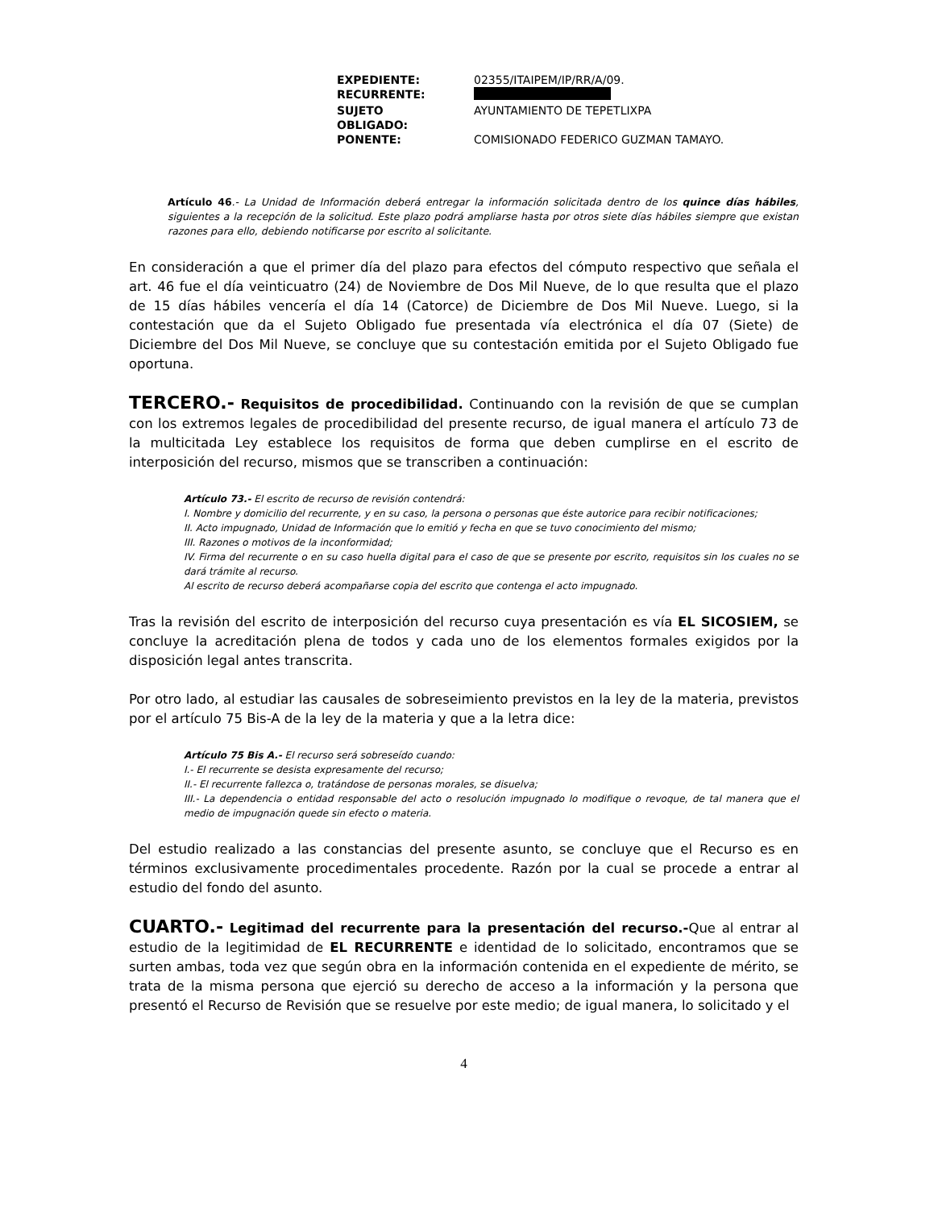| EXPEDIENTE: | 02355/ITAIPEM/IP/RR/A/09. |
| RECURRENTE: | |
| SUJETO OBLIGADO: | AYUNTAMIENTO DE TEPETLIXPA |
| PONENTE: | COMISIONADO FEDERICO GUZMAN TAMAYO. |
Artículo 46.- La Unidad de Información deberá entregar la información solicitada dentro de los quince días hábiles, siguientes a la recepción de la solicitud. Este plazo podrá ampliarse hasta por otros siete días hábiles siempre que existan razones para ello, debiendo notificarse por escrito al solicitante.
En consideración a que el primer día del plazo para efectos del cómputo respectivo que señala el art. 46 fue el día veinticuatro (24) de Noviembre de Dos Mil Nueve, de lo que resulta que el plazo de 15 días hábiles vencería el día 14 (Catorce) de Diciembre de Dos Mil Nueve. Luego, si la contestación que da el Sujeto Obligado fue presentada vía electrónica el día 07 (Siete) de Diciembre del Dos Mil Nueve, se concluye que su contestación emitida por el Sujeto Obligado fue oportuna.
TERCERO.- Requisitos de procedibilidad. Continuando con la revisión de que se cumplan con los extremos legales de procedibilidad del presente recurso, de igual manera el artículo 73 de la multicitada Ley establece los requisitos de forma que deben cumplirse en el escrito de interposición del recurso, mismos que se transcriben a continuación:
Artículo 73.- El escrito de recurso de revisión contendrá:
I. Nombre y domicilio del recurrente, y en su caso, la persona o personas que éste autorice para recibir notificaciones;
II. Acto impugnado, Unidad de Información que lo emitió y fecha en que se tuvo conocimiento del mismo;
III. Razones o motivos de la inconformidad;
IV. Firma del recurrente o en su caso huella digital para el caso de que se presente por escrito, requisitos sin los cuales no se dará trámite al recurso.
Al escrito de recurso deberá acompañarse copia del escrito que contenga el acto impugnado.
Tras la revisión del escrito de interposición del recurso cuya presentación es vía EL SICOSIEM, se concluye la acreditación plena de todos y cada uno de los elementos formales exigidos por la disposición legal antes transcrita.
Por otro lado, al estudiar las causales de sobreseimiento previstos en la ley de la materia, previstos por el artículo 75 Bis-A de la ley de la materia y que a la letra dice:
Artículo 75 Bis A.- El recurso será sobreseído cuando:
I.- El recurrente se desista expresamente del recurso;
II.- El recurrente fallezca o, tratándose de personas morales, se disuelva;
III.- La dependencia o entidad responsable del acto o resolución impugnado lo modifique o revoque, de tal manera que el medio de impugnación quede sin efecto o materia.
Del estudio realizado a las constancias del presente asunto, se concluye que el Recurso es en términos exclusivamente procedimentales procedente. Razón por la cual se procede a entrar al estudio del fondo del asunto.
CUARTO.- Legitimad del recurrente para la presentación del recurso.-Que al entrar al estudio de la legitimidad de EL RECURRENTE e identidad de lo solicitado, encontramos que se surten ambas, toda vez que según obra en la información contenida en el expediente de mérito, se trata de la misma persona que ejerció su derecho de acceso a la información y la persona que presentó el Recurso de Revisión que se resuelve por este medio; de igual manera, lo solicitado y el
4